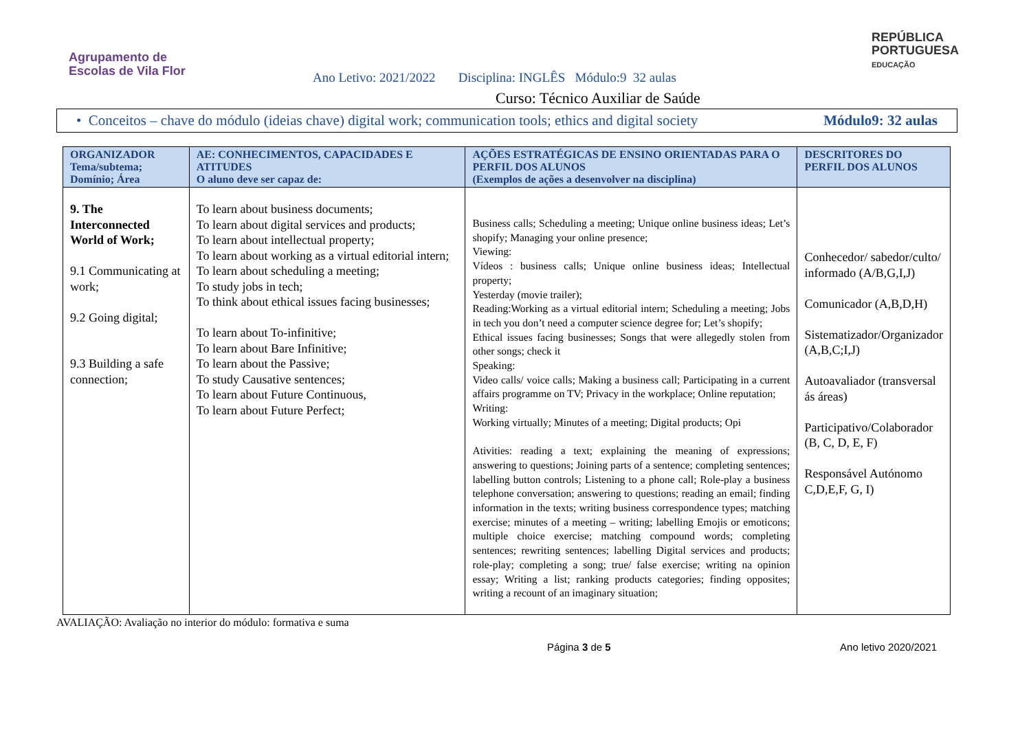Agrupamento de
Escolas de Vila Flor
REPÚBLICA
PORTUGUESA
EDUCAÇÃO
Ano Letivo: 2021/2022 Disciplina: INGLÊS Módulo:9 32 aulas
Curso: Técnico Auxiliar de Saúde
• Conceitos – chave do módulo (ideias chave) digital work; communication tools; ethics and digital society Módulo9: 32 aulas
| ORGANIZADOR Tema/subtema; Domínio; Área | AE: CONHECIMENTOS, CAPACIDADES E ATITUDES O aluno deve ser capaz de: | AÇÕES ESTRATÉGICAS DE ENSINO ORIENTADAS PARA O PERFIL DOS ALUNOS (Exemplos de ações a desenvolver na disciplina) | DESCRITORES DO PERFIL DOS ALUNOS |
| --- | --- | --- | --- |
| 9. The Interconnected World of Work; 9.1 Communicating at work; 9.2 Going digital; 9.3 Building a safe connection; | To learn about business documents; To learn about digital services and products; To learn about intellectual property; To learn about working as a virtual editorial intern; To learn about scheduling a meeting; To study jobs in tech; To think about ethical issues facing businesses; To learn about To-infinitive; To learn about Bare Infinitive; To learn about the Passive; To study Causative sentences; To learn about Future Continuous, To learn about Future Perfect; | Business calls; Scheduling a meeting; Unique online business ideas; Let’s shopify; Managing your online presence; Viewing: Vídeos : business calls; Unique online business ideas; Intellectual property; Yesterday (movie trailer); Reading:Working as a virtual editorial intern; Scheduling a meeting; Jobs in tech you don’t need a computer science degree for; Let’s shopify; Ethical issues facing businesses; Songs that were allegedly stolen from other songs; check it Speaking: Video calls/ voice calls; Making a business call; Participating in a current affairs programme on TV; Privacy in the workplace; Online reputation; Writing: Working virtually; Minutes of a meeting; Digital products; Opi Ativities: reading a text; explaining the meaning of expressions; answering to questions; Joining parts of a sentence; completing sentences; labelling button controls; Listening to a phone call; Role-play a business telephone conversation; answering to questions; reading an email; finding information in the texts; writing business correspondence types; matching exercise; minutes of a meeting – writing; labelling Emojis or emoticons; multiple choice exercise; matching compound words; completing sentences; rewriting sentences; labelling Digital services and products; role-play; completing a song; true/ false exercise; writing na opinion essay; Writing a list; ranking products categories; finding opposites; writing a recount of an imaginary situation; | Conhecedor/ sabedor/culto/ informado (A/B,G,I,J) Comunicador (A,B,D,H) Sistematizador/Organizador (A,B,C;I,J) Autoavaliador (transversal ás áreas) Participativo/Colaborador (B, C, D, E, F) Responsável Autónomo C,D,E,F, G, I) |
AVALIAÇÃO: Avaliação no interior do módulo: formativa e suma
Página 3 de 5 Ano letivo 2020/2021